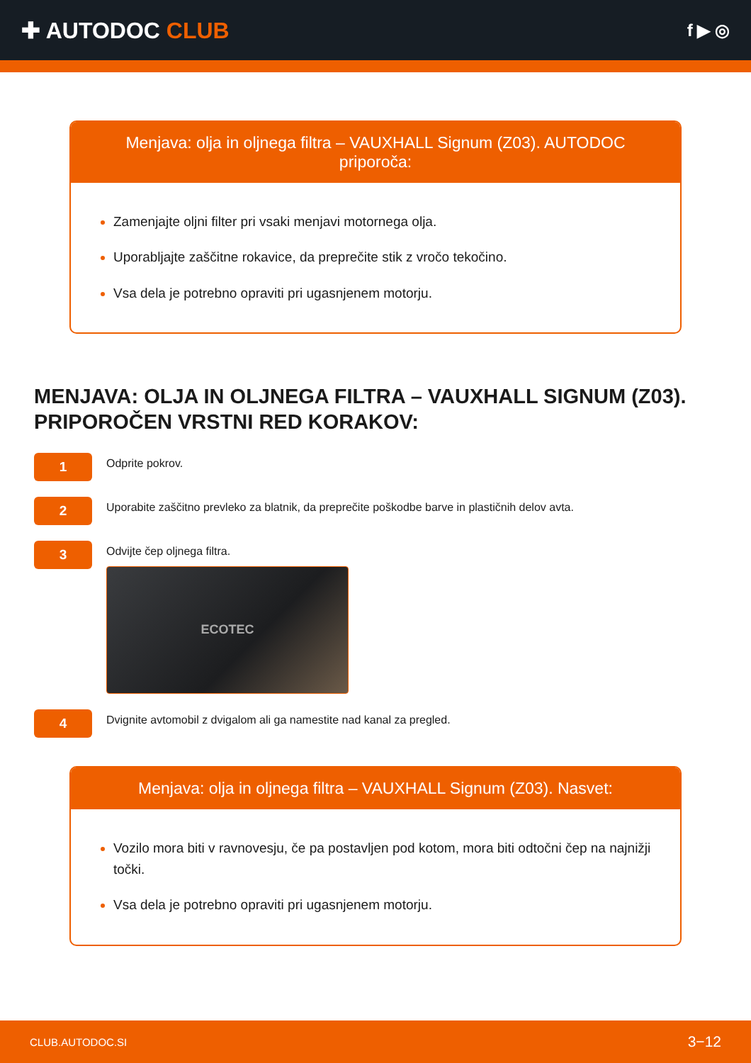✚ AUTODOC CLUB
f ▶ ◎
Menjava: olja in oljnega filtra – VAUXHALL Signum (Z03). AUTODOC priporoča:
Zamenjajte oljni filter pri vsaki menjavi motornega olja.
Uporabljajte zaščitne rokavice, da preprečite stik z vročo tekočino.
Vsa dela je potrebno opraviti pri ugasnjenem motorju.
MENJAVA: OLJA IN OLJNEGA FILTRA – VAUXHALL SIGNUM (Z03). PRIPOROČEN VRSTNI RED KORAKOV:
1
Odprite pokrov.
2
Uporabite zaščitno prevleko za blatnik, da preprečite poškodbe barve in plastičnih delov avta.
3
Odvijte čep oljnega filtra.
ECOTEC
4
Dvignite avtomobil z dvigalom ali ga namestite nad kanal za pregled.
Menjava: olja in oljnega filtra – VAUXHALL Signum (Z03). Nasvet:
Vozilo mora biti v ravnovesju, če pa postavljen pod kotom, mora biti odtočni čep na najnižji točki.
Vsa dela je potrebno opraviti pri ugasnjenem motorju.
CLUB.AUTODOC.SI 3−12